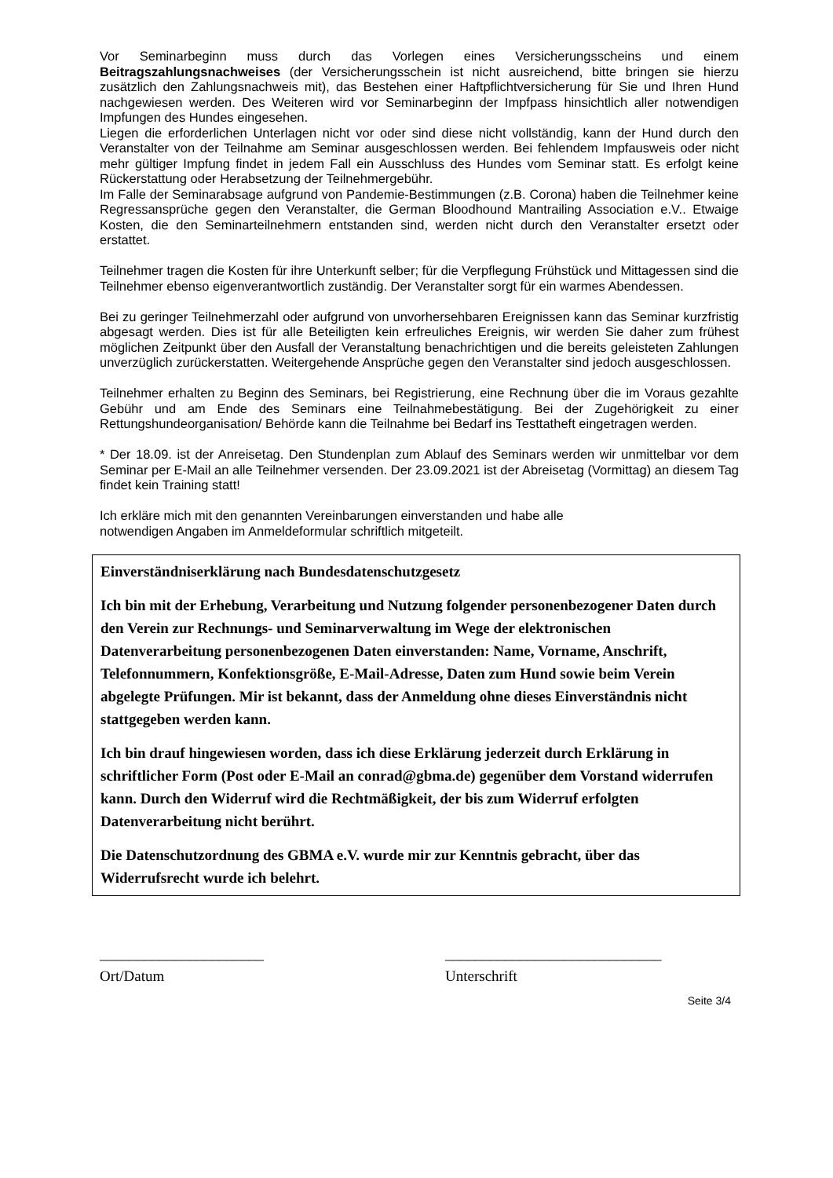Vor Seminarbeginn muss durch das Vorlegen eines Versicherungsscheins und einem Beitragszahlungsnachweises (der Versicherungsschein ist nicht ausreichend, bitte bringen sie hierzu zusätzlich den Zahlungsnachweis mit), das Bestehen einer Haftpflichtversicherung für Sie und Ihren Hund nachgewiesen werden. Des Weiteren wird vor Seminarbeginn der Impfpass hinsichtlich aller notwendigen Impfungen des Hundes eingesehen.
Liegen die erforderlichen Unterlagen nicht vor oder sind diese nicht vollständig, kann der Hund durch den Veranstalter von der Teilnahme am Seminar ausgeschlossen werden. Bei fehlendem Impfausweis oder nicht mehr gültiger Impfung findet in jedem Fall ein Ausschluss des Hundes vom Seminar statt. Es erfolgt keine Rückerstattung oder Herabsetzung der Teilnehmergebühr.
Im Falle der Seminarabsage aufgrund von Pandemie-Bestimmungen (z.B. Corona) haben die Teilnehmer keine Regressansprüche gegen den Veranstalter, die German Bloodhound Mantrailing Association e.V.. Etwaige Kosten, die den Seminarteilnehmern entstanden sind, werden nicht durch den Veranstalter ersetzt oder erstattet.
Teilnehmer tragen die Kosten für ihre Unterkunft selber; für die Verpflegung Frühstück und Mittagessen sind die Teilnehmer ebenso eigenverantwortlich zuständig. Der Veranstalter sorgt für ein warmes Abendessen.
Bei zu geringer Teilnehmerzahl oder aufgrund von unvorhersehbaren Ereignissen kann das Seminar kurzfristig abgesagt werden. Dies ist für alle Beteiligten kein erfreuliches Ereignis, wir werden Sie daher zum frühest möglichen Zeitpunkt über den Ausfall der Veranstaltung benachrichtigen und die bereits geleisteten Zahlungen unverzüglich zurückerstatten. Weitergehende Ansprüche gegen den Veranstalter sind jedoch ausgeschlossen.
Teilnehmer erhalten zu Beginn des Seminars, bei Registrierung, eine Rechnung über die im Voraus gezahlte Gebühr und am Ende des Seminars eine Teilnahmebestätigung. Bei der Zugehörigkeit zu einer Rettungshundeorganisation/ Behörde kann die Teilnahme bei Bedarf ins Testtatheft eingetragen werden.
* Der 18.09. ist der Anreisetag. Den Stundenplan zum Ablauf des Seminars werden wir unmittelbar vor dem Seminar per E-Mail an alle Teilnehmer versenden. Der 23.09.2021 ist der Abreisetag (Vormittag) an diesem Tag findet kein Training statt!
Ich erkläre mich mit den genannten Vereinbarungen einverstanden und habe alle
notwendigen Angaben im Anmeldeformular schriftlich mitgeteilt.
Einverständniserklärung nach Bundesdatenschutzgesetz
Ich bin mit der Erhebung, Verarbeitung und Nutzung folgender personenbezogener Daten durch den Verein zur Rechnungs- und Seminarverwaltung im Wege der elektronischen Datenverarbeitung personenbezogenen Daten einverstanden: Name, Vorname, Anschrift, Telefonnummern, Konfektionsgröße, E-Mail-Adresse, Daten zum Hund sowie beim Verein abgelegte Prüfungen. Mir ist bekannt, dass der Anmeldung ohne dieses Einverständnis nicht stattgegeben werden kann.
Ich bin drauf hingewiesen worden, dass ich diese Erklärung jederzeit durch Erklärung in schriftlicher Form (Post oder E-Mail an conrad@gbma.de) gegenüber dem Vorstand widerrufen kann. Durch den Widerruf wird die Rechtmäßigkeit, der bis zum Widerruf erfolgten Datenverarbeitung nicht berührt.
Die Datenschutzordnung des GBMA e.V. wurde mir zur Kenntnis gebracht, über das Widerrufsrecht wurde ich belehrt.
______________________
Ort/Datum
_____________________________
Unterschrift
Seite 3/4